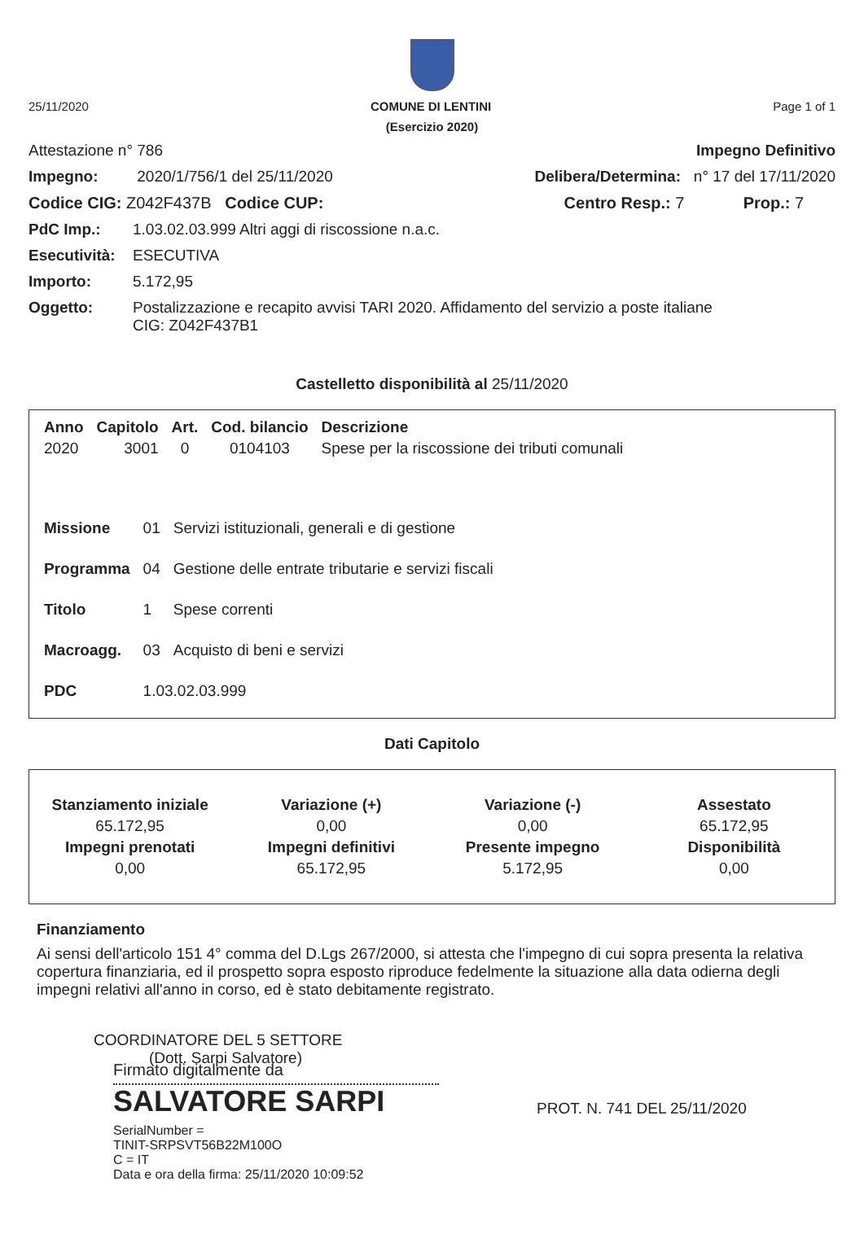25/11/2020 COMUNE DI LENTINI Page 1 of 1
(Esercizio 2020)
Attestazione n° 786 Impegno Definitivo
Impegno: 2020/1/756/1 del 25/11/2020 Delibera/Determina: n° 17 del 17/11/2020
Codice CIG: Z042F437B Codice CUP: Centro Resp.: 7 Prop.: 7
PdC Imp.: 1.03.02.03.999 Altri aggi di riscossione n.a.c.
Esecutività: ESECUTIVA
Importo: 5.172,95
Oggetto: Postalizzazione e recapito avvisi TARI 2020. Affidamento del servizio a poste italiane
CIG: Z042F437B1
Castelletto disponibilità al 25/11/2020
| Anno | Capitolo | Art. | Cod. bilancio | Descrizione |
| --- | --- | --- | --- | --- |
| 2020 | 3001 | 0 | 0104103 | Spese per la riscossione dei tributi comunali |
| Missione | 01 | Servizi istituzionali, generali e di gestione |
| Programma | 04 | Gestione delle entrate tributarie e servizi fiscali |
| Titolo | 1 | Spese correnti |
| Macroagg. | 03 | Acquisto di beni e servizi |
| PDC | 1.03.02.03.999 | |
Dati Capitolo
| Stanziamento iniziale | Variazione (+) | Variazione (-) | Assestato |
| --- | --- | --- | --- |
| 65.172,95 | 0,00 | 0,00 | 65.172,95 |
| Impegni prenotati | Impegni definitivi | Presente impegno | Disponibilità |
| 0,00 | 65.172,95 | 5.172,95 | 0,00 |
Finanziamento
Ai sensi dell'articolo 151 4° comma del D.Lgs 267/2000, si attesta che l'impegno di cui sopra presenta la relativa copertura finanziaria, ed il prospetto sopra esposto riproduce fedelmente la situazione alla data odierna degli impegni relativi all'anno in corso, ed è stato debitamente registrato.
COORDINATORE DEL 5 SETTORE
(Dott. Sarpi Salvatore)
Firmato digitalmente da
SALVATORE SARPI
SerialNumber =
TINIT-SRPSVT56B22M100O
C = IT
Data e ora della firma: 25/11/2020 10:09:52
PROT. N. 741 DEL 25/11/2020